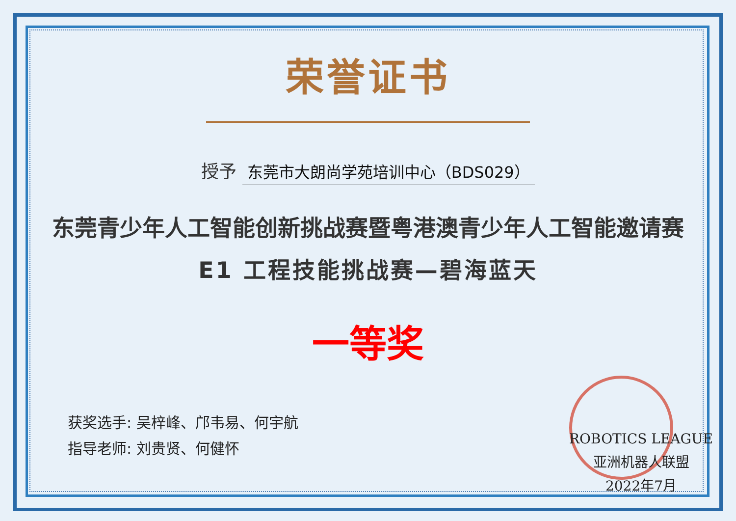荣誉证书
授予 东莞市大朗尚学苑培训中心（BDS029）
东莞青少年人工智能创新挑战赛暨粤港澳青少年人工智能邀请赛
E1 工程技能挑战赛—碧海蓝天
一等奖
获奖选手: 吴梓峰、邝韦易、何宇航
指导老师: 刘贵贤、何健怀
ROBOTICS LEAGUE
亚洲机器人联盟
2022年7月